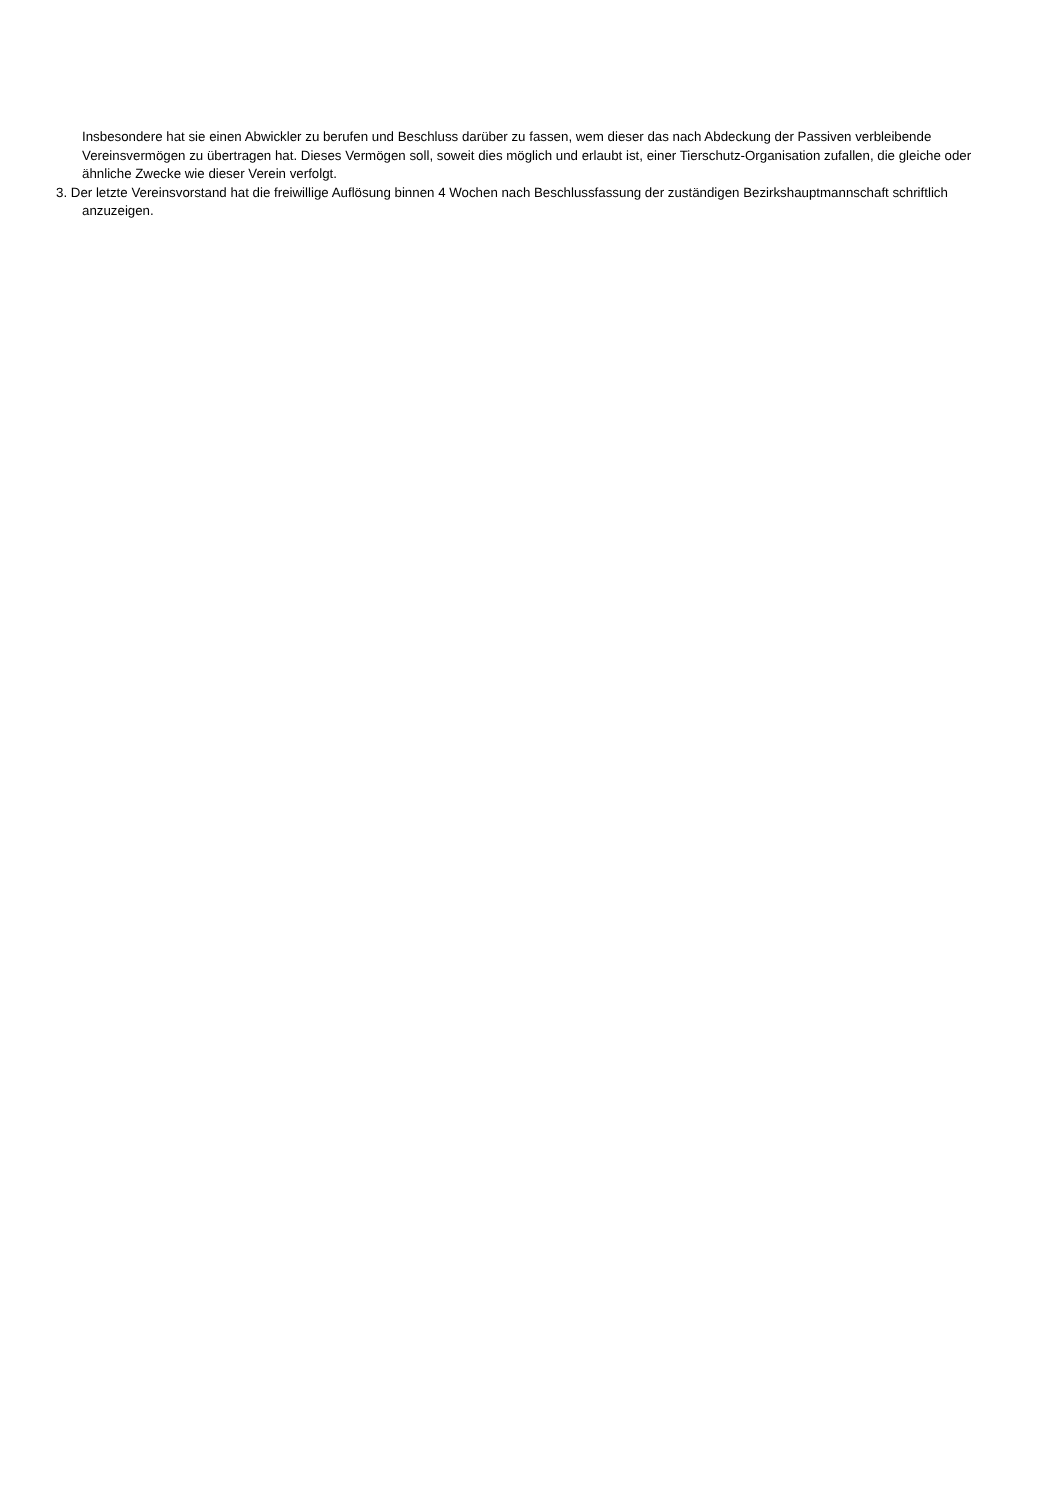Insbesondere hat sie einen Abwickler zu berufen und Beschluss darüber zu fassen, wem dieser das nach Abdeckung der Passiven verbleibende Vereinsvermögen zu übertragen hat. Dieses Vermögen soll, soweit dies möglich und erlaubt ist, einer Tierschutz-Organisation zufallen, die gleiche oder ähnliche Zwecke wie dieser Verein verfolgt.
3. Der letzte Vereinsvorstand hat die freiwillige Auflösung binnen 4 Wochen nach Beschlussfassung der zuständigen Bezirkshauptmannschaft schriftlich anzuzeigen.